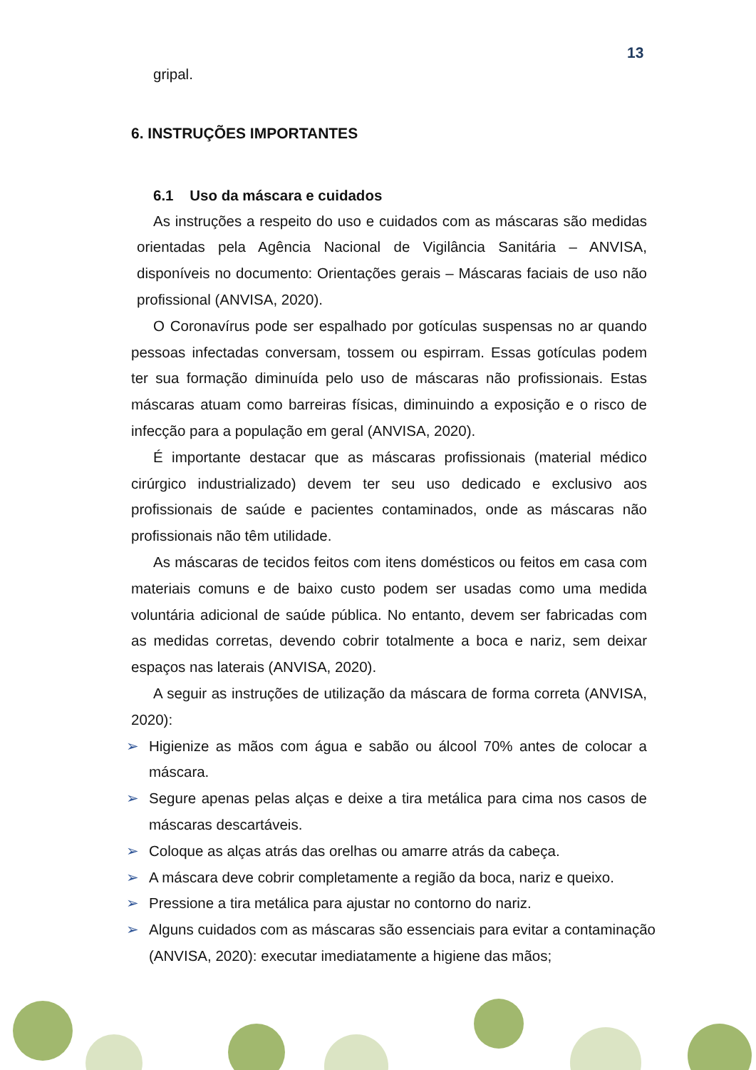13
gripal.
6. INSTRUÇÕES IMPORTANTES
6.1 Uso da máscara e cuidados
As instruções a respeito do uso e cuidados com as máscaras são medidas orientadas pela Agência Nacional de Vigilância Sanitária – ANVISA, disponíveis no documento: Orientações gerais – Máscaras faciais de uso não profissional (ANVISA, 2020).
O Coronavírus pode ser espalhado por gotículas suspensas no ar quando pessoas infectadas conversam, tossem ou espirram. Essas gotículas podem ter sua formação diminuída pelo uso de máscaras não profissionais. Estas máscaras atuam como barreiras físicas, diminuindo a exposição e o risco de infecção para a população em geral (ANVISA, 2020).
É importante destacar que as máscaras profissionais (material médico cirúrgico industrializado) devem ter seu uso dedicado e exclusivo aos profissionais de saúde e pacientes contaminados, onde as máscaras não profissionais não têm utilidade.
As máscaras de tecidos feitos com itens domésticos ou feitos em casa com materiais comuns e de baixo custo podem ser usadas como uma medida voluntária adicional de saúde pública. No entanto, devem ser fabricadas com as medidas corretas, devendo cobrir totalmente a boca e nariz, sem deixar espaços nas laterais (ANVISA, 2020).
A seguir as instruções de utilização da máscara de forma correta (ANVISA, 2020):
➢ Higienize as mãos com água e sabão ou álcool 70% antes de colocar a máscara.
➢ Segure apenas pelas alças e deixe a tira metálica para cima nos casos de máscaras descartáveis.
➢ Coloque as alças atrás das orelhas ou amarre atrás da cabeça.
➢ A máscara deve cobrir completamente a região da boca, nariz e queixo.
➢ Pressione a tira metálica para ajustar no contorno do nariz.
➢ Alguns cuidados com as máscaras são essenciais para evitar a contaminação (ANVISA, 2020): executar imediatamente a higiene das mãos;